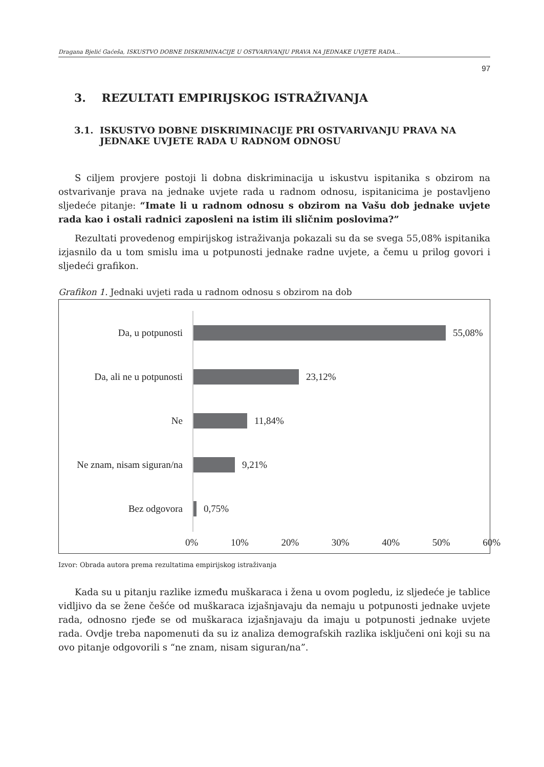Dragana Bjelić Gaćeša, ISKUSTVO DOBNE DISKRIMINACIJE U OSTVARIVANJU PRAVA NA JEDNAKE UVJETE RADA...
97
3. REZULTATI EMPIRIJSKOG ISTRAŽIVANJA
3.1. ISKUSTVO DOBNE DISKRIMINACIJE PRI OSTVARIVANJU PRAVA NA JEDNAKE UVJETE RADA U RADNOM ODNOSU
S ciljem provjere postoji li dobna diskriminacija u iskustvu ispitanika s obzirom na ostvarivanje prava na jednake uvjete rada u radnom odnosu, ispitanicima je postavljeno sljedeće pitanje: “Imate li u radnom odnosu s obzirom na Vašu dob jednake uvjete rada kao i ostali radnici zaposleni na istim ili sličnim poslovima?”
Rezultati provedenog empirijskog istraživanja pokazali su da se svega 55,08% ispitanika izjasnilo da u tom smislu ima u potpunosti jednake radne uvjete, a čemu u prilog govori i sljedeći grafikon.
Grafikon 1. Jednaki uvjeti rada u radnom odnosu s obzirom na dob
Da, u potpunosti 55,08%
Da, ali ne u potpunosti
23,12%
Ne 11,84%
Ne znam, nisam siguran/na
9,21%
Bez odgovora 0,75%
0% 10% 20% 30% 40% 50% 60%
Izvor: Obrada autora prema rezultatima empirijskog istraživanja
Kada su u pitanju razlike između muškaraca i žena u ovom pogledu, iz sljedeće je tablice vidljivo da se žene češće od muškaraca izjašnjavaju da nemaju u potpunosti jednake uvjete rada, odnosno rjeđe se od muškaraca izjašnjavaju da imaju u potpunosti jednake uvjete rada. Ovdje treba napomenuti da su iz analiza demografskih razlika isključeni oni koji su na ovo pitanje odgovorili s “ne znam, nisam siguran/na”.